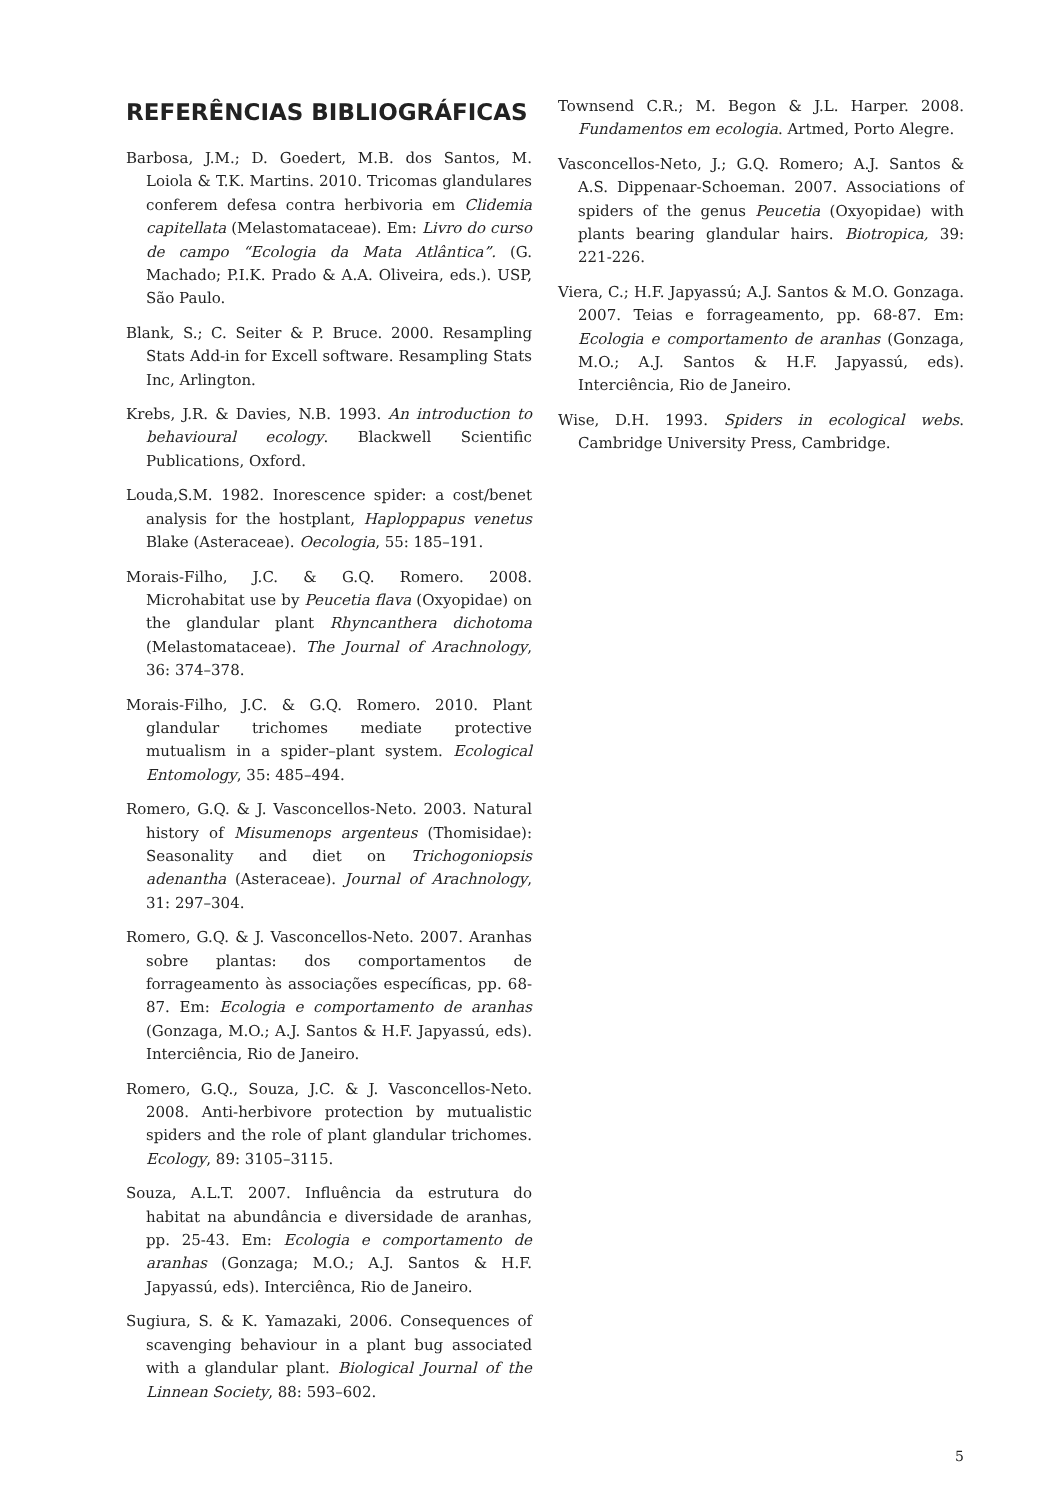REFERÊNCIAS BIBLIOGRÁFICAS
Barbosa, J.M.; D. Goedert, M.B. dos Santos, M. Loiola & T.K. Martins. 2010. Tricomas glandulares conferem defesa contra herbivoria em Clidemia capitellata (Melastomataceae). Em: Livro do curso de campo “Ecologia da Mata Atlântica”. (G. Machado; P.I.K. Prado & A.A. Oliveira, eds.). USP, São Paulo.
Blank, S.; C. Seiter & P. Bruce. 2000. Resampling Stats Add-in for Excell software. Resampling Stats Inc, Arlington.
Krebs, J.R. & Davies, N.B. 1993. An introduction to behavioural ecology. Blackwell Scientific Publications, Oxford.
Louda,S.M. 1982. Inorescence spider: a cost/benet analysis for the hostplant, Haploppapus venetus Blake (Asteraceae). Oecologia, 55: 185–191.
Morais-Filho, J.C. & G.Q. Romero. 2008. Microhabitat use by Peucetia flava (Oxyopidae) on the glandular plant Rhyncanthera dichotoma (Melastomataceae). The Journal of Arachnology, 36: 374–378.
Morais-Filho, J.C. & G.Q. Romero. 2010. Plant glandular trichomes mediate protective mutualism in a spider–plant system. Ecological Entomology, 35: 485–494.
Romero, G.Q. & J. Vasconcellos-Neto. 2003. Natural history of Misumenops argenteus (Thomisidae): Seasonality and diet on Trichogoniopsis adenantha (Asteraceae). Journal of Arachnology, 31: 297–304.
Romero, G.Q. & J. Vasconcellos-Neto. 2007. Aranhas sobre plantas: dos comportamentos de forrageamento às associações específicas, pp. 68-87. Em: Ecologia e comportamento de aranhas (Gonzaga, M.O.; A.J. Santos & H.F. Japyassú, eds). Interciência, Rio de Janeiro.
Romero, G.Q., Souza, J.C. & J. Vasconcellos-Neto. 2008. Anti-herbivore protection by mutualistic spiders and the role of plant glandular trichomes. Ecology, 89: 3105–3115.
Souza, A.L.T. 2007. Influência da estrutura do habitat na abundância e diversidade de aranhas, pp. 25-43. Em: Ecologia e comportamento de aranhas (Gonzaga; M.O.; A.J. Santos & H.F. Japyassú, eds). Interciênca, Rio de Janeiro.
Sugiura, S. & K. Yamazaki, 2006. Consequences of scavenging behaviour in a plant bug associated with a glandular plant. Biological Journal of the Linnean Society, 88: 593–602.
Townsend C.R.; M. Begon & J.L. Harper. 2008. Fundamentos em ecologia. Artmed, Porto Alegre.
Vasconcellos-Neto, J.; G.Q. Romero; A.J. Santos & A.S. Dippenaar-Schoeman. 2007. Associations of spiders of the genus Peucetia (Oxyopidae) with plants bearing glandular hairs. Biotropica, 39: 221-226.
Viera, C.; H.F. Japyassú; A.J. Santos & M.O. Gonzaga. 2007. Teias e forrageamento, pp. 68-87. Em: Ecologia e comportamento de aranhas (Gonzaga, M.O.; A.J. Santos & H.F. Japyassú, eds). Interciência, Rio de Janeiro.
Wise, D.H. 1993. Spiders in ecological webs. Cambridge University Press, Cambridge.
5